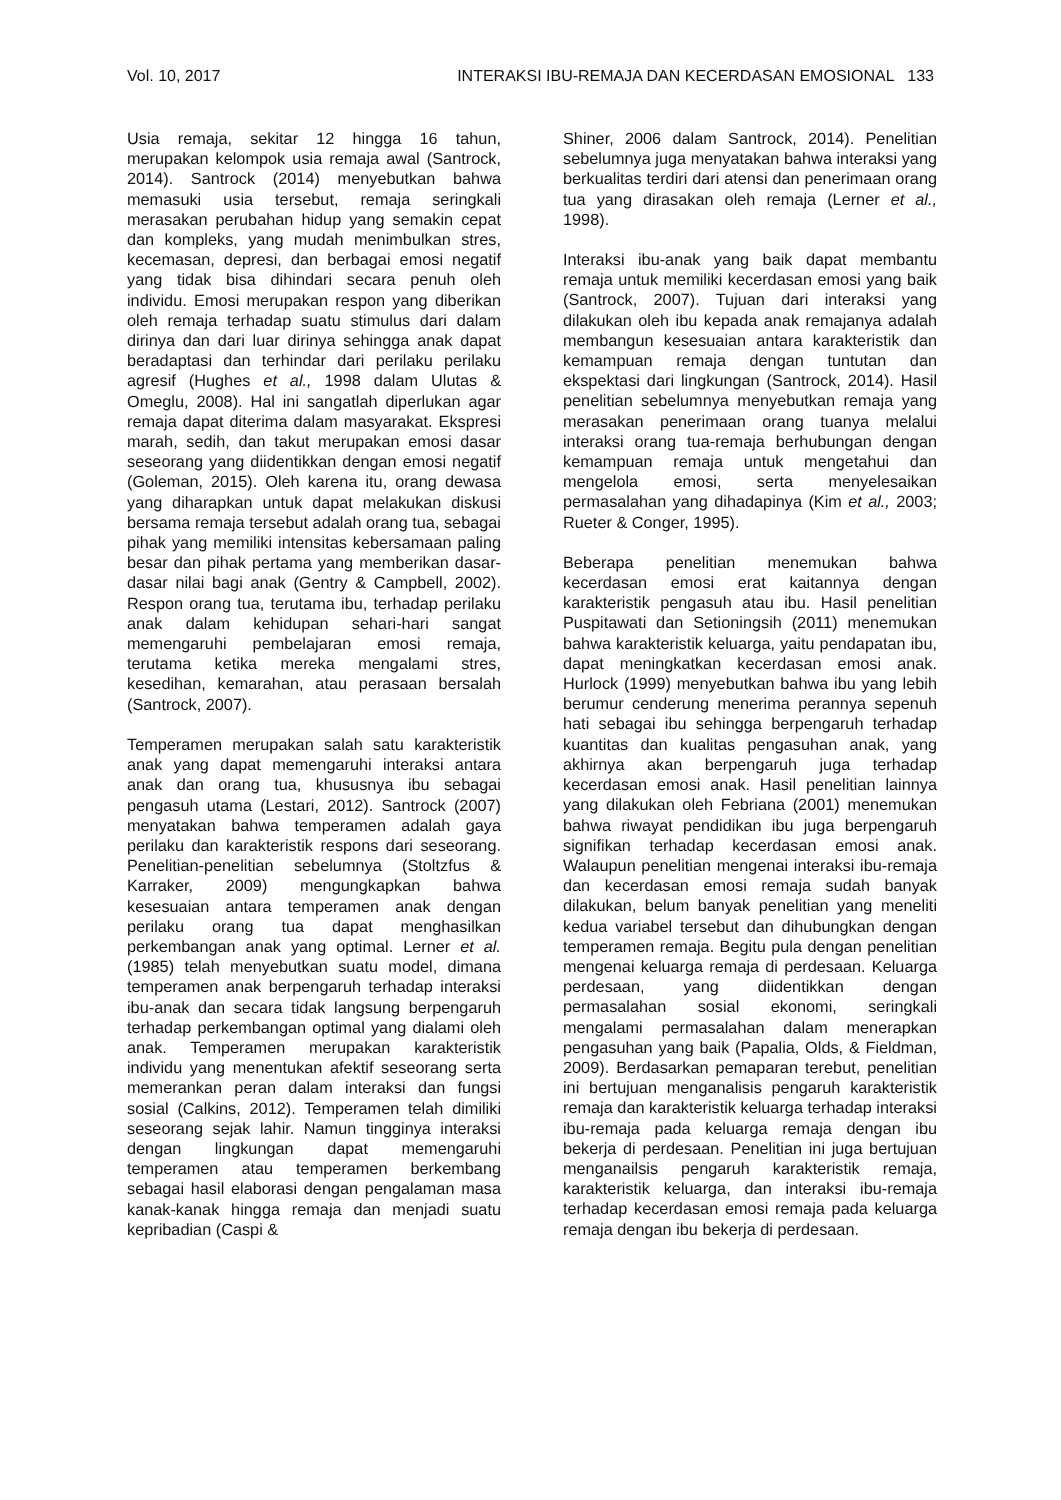Vol. 10, 2017 INTERAKSI IBU-REMAJA DAN KECERDASAN EMOSIONAL 133
Usia remaja, sekitar 12 hingga 16 tahun, merupakan kelompok usia remaja awal (Santrock, 2014). Santrock (2014) menyebutkan bahwa memasuki usia tersebut, remaja seringkali merasakan perubahan hidup yang semakin cepat dan kompleks, yang mudah menimbulkan stres, kecemasan, depresi, dan berbagai emosi negatif yang tidak bisa dihindari secara penuh oleh individu. Emosi merupakan respon yang diberikan oleh remaja terhadap suatu stimulus dari dalam dirinya dan dari luar dirinya sehingga anak dapat beradaptasi dan terhindar dari perilaku perilaku agresif (Hughes et al., 1998 dalam Ulutas & Omeglu, 2008). Hal ini sangatlah diperlukan agar remaja dapat diterima dalam masyarakat. Ekspresi marah, sedih, dan takut merupakan emosi dasar seseorang yang diidentikkan dengan emosi negatif (Goleman, 2015). Oleh karena itu, orang dewasa yang diharapkan untuk dapat melakukan diskusi bersama remaja tersebut adalah orang tua, sebagai pihak yang memiliki intensitas kebersamaan paling besar dan pihak pertama yang memberikan dasar-dasar nilai bagi anak (Gentry & Campbell, 2002). Respon orang tua, terutama ibu, terhadap perilaku anak dalam kehidupan sehari-hari sangat memengaruhi pembelajaran emosi remaja, terutama ketika mereka mengalami stres, kesedihan, kemarahan, atau perasaan bersalah (Santrock, 2007).
Temperamen merupakan salah satu karakteristik anak yang dapat memengaruhi interaksi antara anak dan orang tua, khususnya ibu sebagai pengasuh utama (Lestari, 2012). Santrock (2007) menyatakan bahwa temperamen adalah gaya perilaku dan karakteristik respons dari seseorang. Penelitian-penelitian sebelumnya (Stoltzfus & Karraker, 2009) mengungkapkan bahwa kesesuaian antara temperamen anak dengan perilaku orang tua dapat menghasilkan perkembangan anak yang optimal. Lerner et al. (1985) telah menyebutkan suatu model, dimana temperamen anak berpengaruh terhadap interaksi ibu-anak dan secara tidak langsung berpengaruh terhadap perkembangan optimal yang dialami oleh anak. Temperamen merupakan karakteristik individu yang menentukan afektif seseorang serta memerankan peran dalam interaksi dan fungsi sosial (Calkins, 2012). Temperamen telah dimiliki seseorang sejak lahir. Namun tingginya interaksi dengan lingkungan dapat memengaruhi temperamen atau temperamen berkembang sebagai hasil elaborasi dengan pengalaman masa kanak-kanak hingga remaja dan menjadi suatu kepribadian (Caspi &
Shiner, 2006 dalam Santrock, 2014). Penelitian sebelumnya juga menyatakan bahwa interaksi yang berkualitas terdiri dari atensi dan penerimaan orang tua yang dirasakan oleh remaja (Lerner et al., 1998).
Interaksi ibu-anak yang baik dapat membantu remaja untuk memiliki kecerdasan emosi yang baik (Santrock, 2007). Tujuan dari interaksi yang dilakukan oleh ibu kepada anak remajanya adalah membangun kesesuaian antara karakteristik dan kemampuan remaja dengan tuntutan dan ekspektasi dari lingkungan (Santrock, 2014). Hasil penelitian sebelumnya menyebutkan remaja yang merasakan penerimaan orang tuanya melalui interaksi orang tua-remaja berhubungan dengan kemampuan remaja untuk mengetahui dan mengelola emosi, serta menyelesaikan permasalahan yang dihadapinya (Kim et al., 2003; Rueter & Conger, 1995).
Beberapa penelitian menemukan bahwa kecerdasan emosi erat kaitannya dengan karakteristik pengasuh atau ibu. Hasil penelitian Puspitawati dan Setioningsih (2011) menemukan bahwa karakteristik keluarga, yaitu pendapatan ibu, dapat meningkatkan kecerdasan emosi anak. Hurlock (1999) menyebutkan bahwa ibu yang lebih berumur cenderung menerima perannya sepenuh hati sebagai ibu sehingga berpengaruh terhadap kuantitas dan kualitas pengasuhan anak, yang akhirnya akan berpengaruh juga terhadap kecerdasan emosi anak. Hasil penelitian lainnya yang dilakukan oleh Febriana (2001) menemukan bahwa riwayat pendidikan ibu juga berpengaruh signifikan terhadap kecerdasan emosi anak. Walaupun penelitian mengenai interaksi ibu-remaja dan kecerdasan emosi remaja sudah banyak dilakukan, belum banyak penelitian yang meneliti kedua variabel tersebut dan dihubungkan dengan temperamen remaja. Begitu pula dengan penelitian mengenai keluarga remaja di perdesaan. Keluarga perdesaan, yang diidentikkan dengan permasalahan sosial ekonomi, seringkali mengalami permasalahan dalam menerapkan pengasuhan yang baik (Papalia, Olds, & Fieldman, 2009). Berdasarkan pemaparan terebut, penelitian ini bertujuan menganalisis pengaruh karakteristik remaja dan karakteristik keluarga terhadap interaksi ibu-remaja pada keluarga remaja dengan ibu bekerja di perdesaan. Penelitian ini juga bertujuan menganailsis pengaruh karakteristik remaja, karakteristik keluarga, dan interaksi ibu-remaja terhadap kecerdasan emosi remaja pada keluarga remaja dengan ibu bekerja di perdesaan.